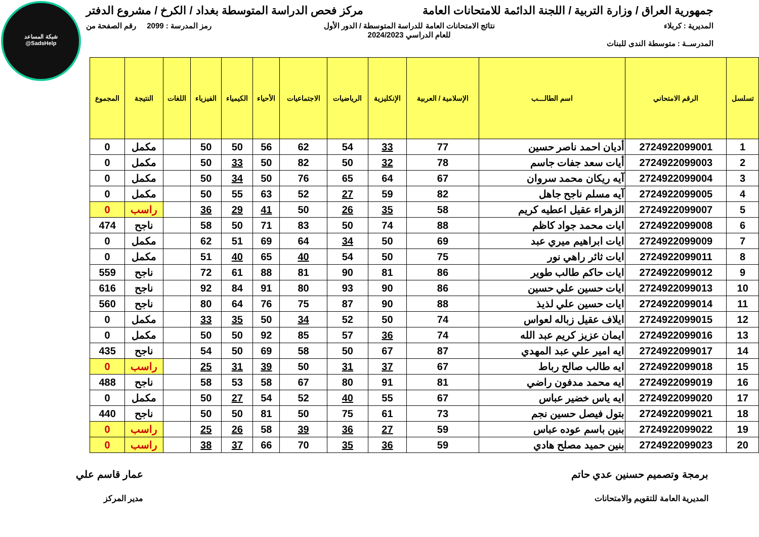شبكة المساعد
@SadsHelp
جمهورية العراق / وزارة التربية / اللجنة الدائمة للامتحانات العامة
مركز فحص الدراسة المتوسطة بغداد / الكرخ / مشروع الدفتر
المديرية : كربلاء
المدرســة : متوسطة الندى للبنات
نتائج الامتحانات العامة للدراسة المتوسطة / الدور الأول
للعام الدراسي 2024/2023
رمز المدرسة : 2099 رقم الصفحة من
| تسلسل | الرقم الامتحاني | اسم الطالـــب | الإسلامية / العربية | الإنكليزية | الرياضيات | الاجتماعيات | الأحياء | الكيمياء | الفيزياء | اللغات | النتيجة | المجموع |
| --- | --- | --- | --- | --- | --- | --- | --- | --- | --- | --- | --- | --- |
| 1 | 2724922099001 | أديان احمد ناصر حسين | 77 | 33 | 54 | 62 | 56 | 50 | 50 | | مكمل | 0 |
| 2 | 2724922099003 | أيات سعد جفات جاسم | 78 | 32 | 50 | 82 | 50 | 33 | 50 | | مكمل | 0 |
| 3 | 2724922099004 | آيه ريكان محمد سروان | 67 | 64 | 65 | 76 | 50 | 34 | 50 | | مكمل | 0 |
| 4 | 2724922099005 | آيه مسلم ناجح جاهل | 82 | 59 | 27 | 52 | 63 | 55 | 50 | | مكمل | 0 |
| 5 | 2724922099007 | الزهراء عقيل اعطيه كريم | 58 | 35 | 26 | 50 | 41 | 29 | 36 | | راسب | 0 |
| 6 | 2724922099008 | ايات محمد جواد كاظم | 88 | 74 | 50 | 83 | 71 | 50 | 58 | | ناجح | 474 |
| 7 | 2724922099009 | ايات ابراهيم ميري عبد | 69 | 50 | 34 | 64 | 69 | 51 | 62 | | مكمل | 0 |
| 8 | 2724922099011 | ايات ثائر راهي نور | 75 | 50 | 54 | 40 | 65 | 40 | 51 | | مكمل | 0 |
| 9 | 2724922099012 | ايات حاكم طالب طوير | 86 | 81 | 90 | 81 | 88 | 61 | 72 | | ناجح | 559 |
| 10 | 2724922099013 | ايات حسين علي حسين | 86 | 90 | 93 | 80 | 91 | 84 | 92 | | ناجح | 616 |
| 11 | 2724922099014 | ايات حسين علي لذيذ | 88 | 90 | 87 | 75 | 76 | 64 | 80 | | ناجح | 560 |
| 12 | 2724922099015 | ايلاف عقيل زباله لعواس | 74 | 50 | 52 | 34 | 50 | 35 | 33 | | مكمل | 0 |
| 13 | 2724922099016 | ايمان عزيز كريم عبد الله | 74 | 36 | 57 | 85 | 92 | 50 | 50 | | مكمل | 0 |
| 14 | 2724922099017 | ايه امير علي عبد المهدي | 87 | 67 | 50 | 58 | 69 | 50 | 54 | | ناجح | 435 |
| 15 | 2724922099018 | ايه طالب صالح رباط | 67 | 37 | 31 | 50 | 39 | 31 | 25 | | راسب | 0 |
| 16 | 2724922099019 | ايه محمد مدفون راضي | 81 | 91 | 80 | 67 | 58 | 53 | 58 | | ناجح | 488 |
| 17 | 2724922099020 | ايه ياس خضير عباس | 67 | 55 | 40 | 52 | 54 | 27 | 50 | | مكمل | 0 |
| 18 | 2724922099021 | بتول فيصل حسين نجم | 73 | 61 | 75 | 50 | 81 | 50 | 50 | | ناجح | 440 |
| 19 | 2724922099022 | بنين باسم عوده عباس | 59 | 27 | 36 | 39 | 58 | 26 | 25 | | راسب | 0 |
| 20 | 2724922099023 | بنين حميد مصلح هادي | 59 | 36 | 35 | 70 | 66 | 37 | 38 | | راسب | 0 |
برمجة وتصميم حسنين عدي حاتم
المديرية العامة للتقويم والامتحانات
عمار قاسم علي
مدير المركز